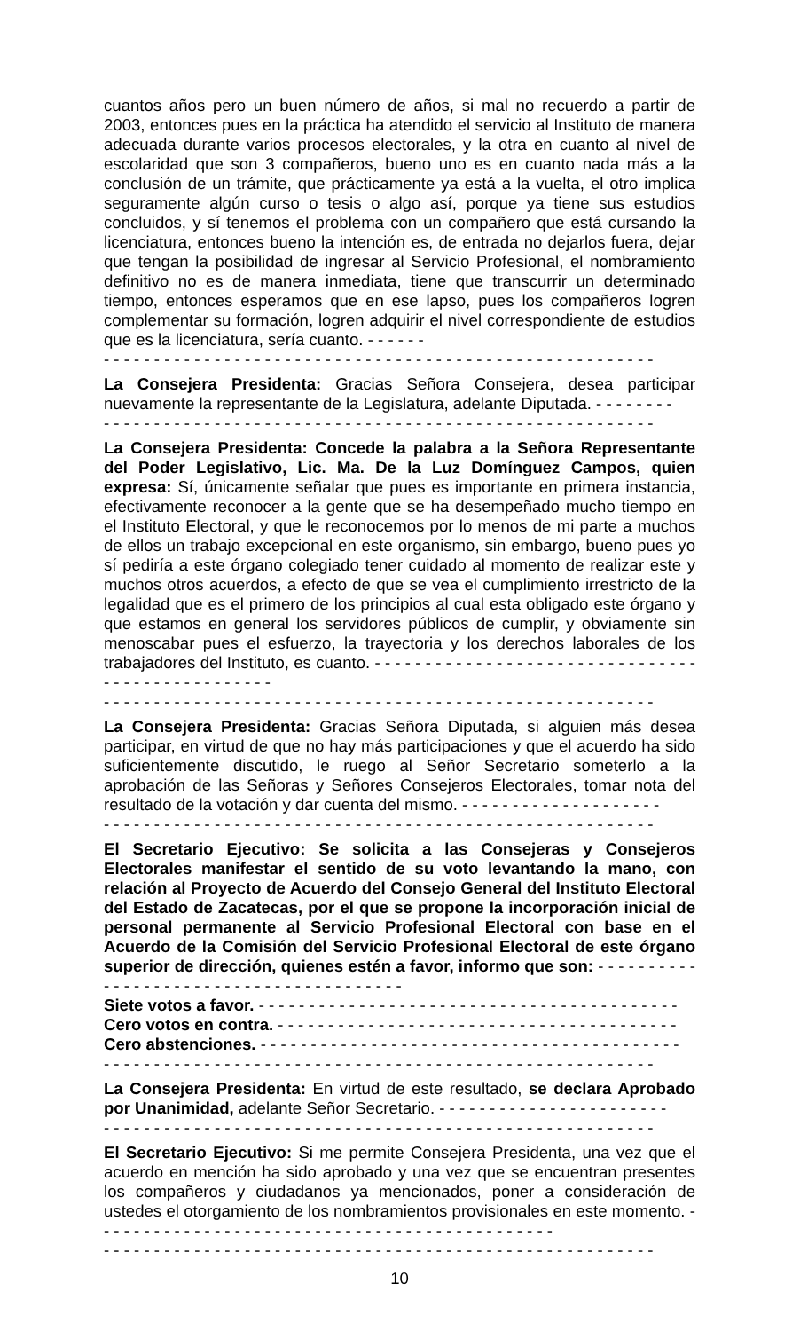cuantos años pero un buen número de años, si mal no recuerdo a partir de 2003, entonces pues en la práctica ha atendido el servicio al Instituto de manera adecuada durante varios procesos electorales, y la otra en cuanto al nivel de escolaridad que son 3 compañeros, bueno uno es en cuanto nada más a la conclusión de un trámite, que prácticamente ya está a la vuelta, el otro implica seguramente algún curso o tesis o algo así, porque ya tiene sus estudios concluidos, y sí tenemos el problema con un compañero que está cursando la licenciatura, entonces bueno la intención es, de entrada no dejarlos fuera, dejar que tengan la posibilidad de ingresar al Servicio Profesional, el nombramiento definitivo no es de manera inmediata, tiene que transcurrir un determinado tiempo, entonces esperamos que en ese lapso, pues los compañeros logren complementar su formación, logren adquirir el nivel correspondiente de estudios que es la licenciatura, sería cuanto. - - - - - -
- - - - - - - - - - - - - - - - - - - - - - - - - - - - - - - - - - - - - - - - - - - - - - - - - - - - - - -
La Consejera Presidenta: Gracias Señora Consejera, desea participar nuevamente la representante de la Legislatura, adelante Diputada. - - - - - - - -
- - - - - - - - - - - - - - - - - - - - - - - - - - - - - - - - - - - - - - - - - - - - - - - - - - - - - - -
La Consejera Presidenta: Concede la palabra a la Señora Representante del Poder Legislativo, Lic. Ma. De la Luz Domínguez Campos, quien expresa: Sí, únicamente señalar que pues es importante en primera instancia, efectivamente reconocer a la gente que se ha desempeñado mucho tiempo en el Instituto Electoral, y que le reconocemos por lo menos de mi parte a muchos de ellos un trabajo excepcional en este organismo, sin embargo, bueno pues yo sí pediría a este órgano colegiado tener cuidado al momento de realizar este y muchos otros acuerdos, a efecto de que se vea el cumplimiento irrestricto de la legalidad que es el primero de los principios al cual esta obligado este órgano y que estamos en general los servidores públicos de cumplir, y obviamente sin menoscabar pues el esfuerzo, la trayectoria y los derechos laborales de los trabajadores del Instituto, es cuanto. - - - - - - - - - - - - - - - - - - - - - - - - - - - - - - - - - - - - - - - - - - - - - - - - -
- - - - - - - - - - - - - - - - - - - - - - - - - - - - - - - - - - - - - - - - - - - - - - - - - - - - - - -
La Consejera Presidenta: Gracias Señora Diputada, si alguien más desea participar, en virtud de que no hay más participaciones y que el acuerdo ha sido suficientemente discutido, le ruego al Señor Secretario someterlo a la aprobación de las Señoras y Señores Consejeros Electorales, tomar nota del resultado de la votación y dar cuenta del mismo. - - - - - - - - - - - - - - - - - - - -
- - - - - - - - - - - - - - - - - - - - - - - - - - - - - - - - - - - - - - - - - - - - - - - - - - - - - - -
El Secretario Ejecutivo: Se solicita a las Consejeras y Consejeros Electorales manifestar el sentido de su voto levantando la mano, con relación al Proyecto de Acuerdo del Consejo General del Instituto Electoral del Estado de Zacatecas, por el que se propone la incorporación inicial de personal permanente al Servicio Profesional Electoral con base en el Acuerdo de la Comisión del Servicio Profesional Electoral de este órgano superior de dirección, quienes estén a favor, informo que son: - - - - - - - - - - - - - - - - - - - - - - - - - - - - - - - - - - - - - - - -
Siete votos a favor. - - - - - - - - - - - - - - - - - - - - - - - - - - - - - - - - - - - - - - - - - -
Cero votos en contra. - - - - - - - - - - - - - - - - - - - - - - - - - - - - - - - - - - - - - - - -
Cero abstenciones. - - - - - - - - - - - - - - - - - - - - - - - - - - - - - - - - - - - - - - - - - -
- - - - - - - - - - - - - - - - - - - - - - - - - - - - - - - - - - - - - - - - - - - - - - - - - - - - - - -
La Consejera Presidenta: En virtud de este resultado, se declara Aprobado por Unanimidad, adelante Señor Secretario. - - - - - - - - - - - - - - - - - - - - - - -
- - - - - - - - - - - - - - - - - - - - - - - - - - - - - - - - - - - - - - - - - - - - - - - - - - - - - - -
El Secretario Ejecutivo: Si me permite Consejera Presidenta, una vez que el acuerdo en mención ha sido aprobado y una vez que se encuentran presentes los compañeros y ciudadanos ya mencionados, poner a consideración de ustedes el otorgamiento de los nombramientos provisionales en este momento. - - - - - - - - - - - - - - - - - - - - - - - - - - - - - - - - - - - - - - - - - - - - - -
- - - - - - - - - - - - - - - - - - - - - - - - - - - - - - - - - - - - - - - - - - - - - - - - - - - - - - -
10